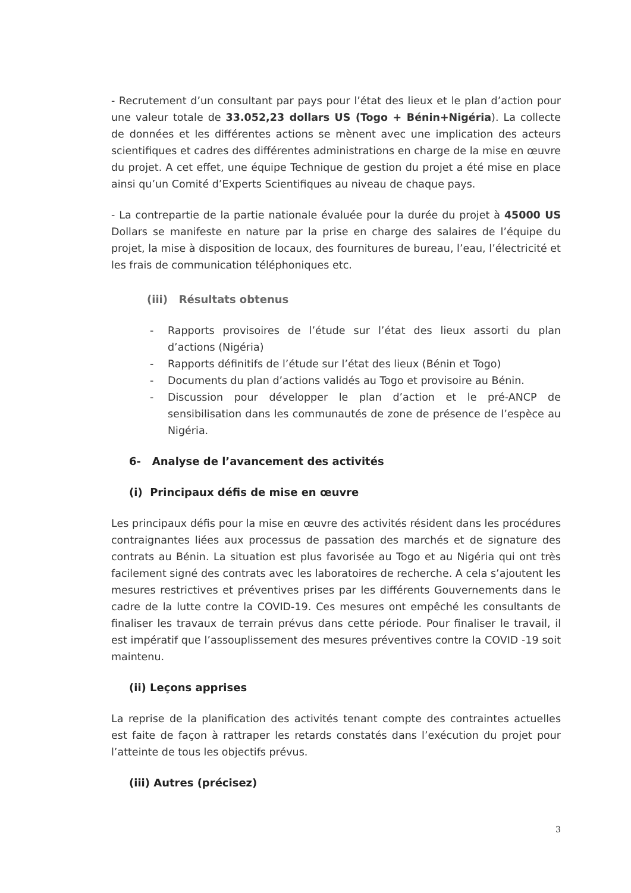- Recrutement d’un consultant par pays pour l’état des lieux et le plan d’action pour une valeur totale de 33.052,23 dollars US (Togo + Bénin+Nigéria). La collecte de données et les différentes actions se mènent avec une implication des acteurs scientifiques et cadres des différentes administrations en charge de la mise en œuvre du projet. A cet effet, une équipe Technique de gestion du projet a été mise en place ainsi qu’un Comité d’Experts Scientifiques au niveau de chaque pays.
- La contrepartie de la partie nationale évaluée pour la durée du projet à 45000 US Dollars se manifeste en nature par la prise en charge des salaires de l’équipe du projet, la mise à disposition de locaux, des fournitures de bureau, l’eau, l’électricité et les frais de communication téléphoniques etc.
(iii) Résultats obtenus
- Rapports provisoires de l’étude sur l’état des lieux assorti du plan d’actions (Nigéria)
- Rapports définitifs de l’étude sur l’état des lieux (Bénin et Togo)
- Documents du plan d’actions validés au Togo et provisoire au Bénin.
- Discussion pour développer le plan d’action et le pré-ANCP de sensibilisation dans les communautés de zone de présence de l’espèce au Nigéria.
6- Analyse de l’avancement des activités
(i) Principaux défis de mise en œuvre
Les principaux défis pour la mise en œuvre des activités résident dans les procédures contraignantes liées aux processus de passation des marchés et de signature des contrats au Bénin. La situation est plus favorisée au Togo et au Nigéria qui ont très facilement signé des contrats avec les laboratoires de recherche. A cela s’ajoutent les mesures restrictives et préventives prises par les différents Gouvernements dans le cadre de la lutte contre la COVID-19. Ces mesures ont empêché les consultants de finaliser les travaux de terrain prévus dans cette période. Pour finaliser le travail, il est impératif que l’assouplissement des mesures préventives contre la COVID -19 soit maintenu.
(ii) Leçons apprises
La reprise de la planification des activités tenant compte des contraintes actuelles est faite de façon à rattraper les retards constatés dans l’exécution du projet pour l’atteinte de tous les objectifs prévus.
(iii) Autres (précisez)
3